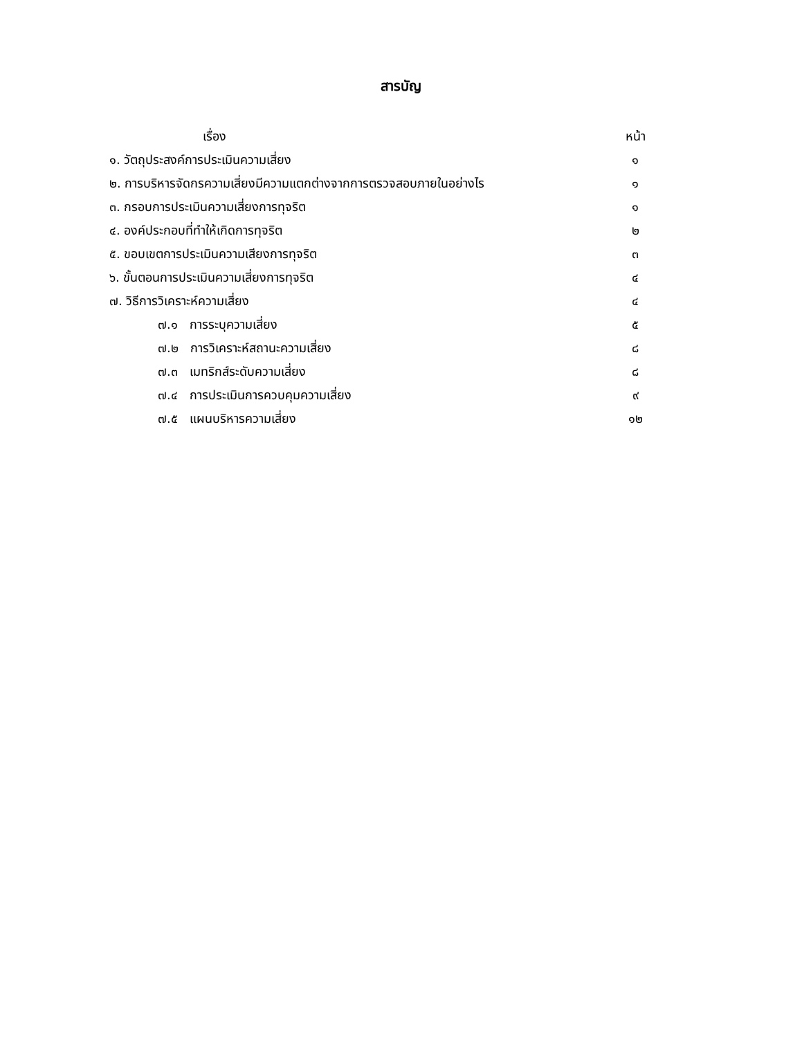สารบัญ
เรื่อง หน้า
๑. วัตถุประสงค์การประเมินความเสี่ยง ๑
๒. การบริหารจัดกรความเสี่ยงมีความแตกต่างจากการตรวจสอบภายในอย่างไร ๑
๓. กรอบการประเมินความเสี่ยงการทุจริต ๑
๔. องค์ประกอบที่ทำให้เกิดการทุจริต ๒
๕. ขอบเขตการประเมินความเสียงการทุจริต ๓
๖. ขั้นตอนการประเมินความเสี่ยงการทุจริต ๔
๗. วิธีการวิเคราะห์ความเสี่ยง ๔
๗.๑ การระบุความเสี่ยง ๕
๗.๒ การวิเคราะห์สถานะความเสี่ยง ๘
๗.๓ เมทริกส์ระดับความเสี่ยง ๘
๗.๔ การประเมินการควบคุมความเสี่ยง ๙
๗.๕ แผนบริหารความเสี่ยง ๑๒